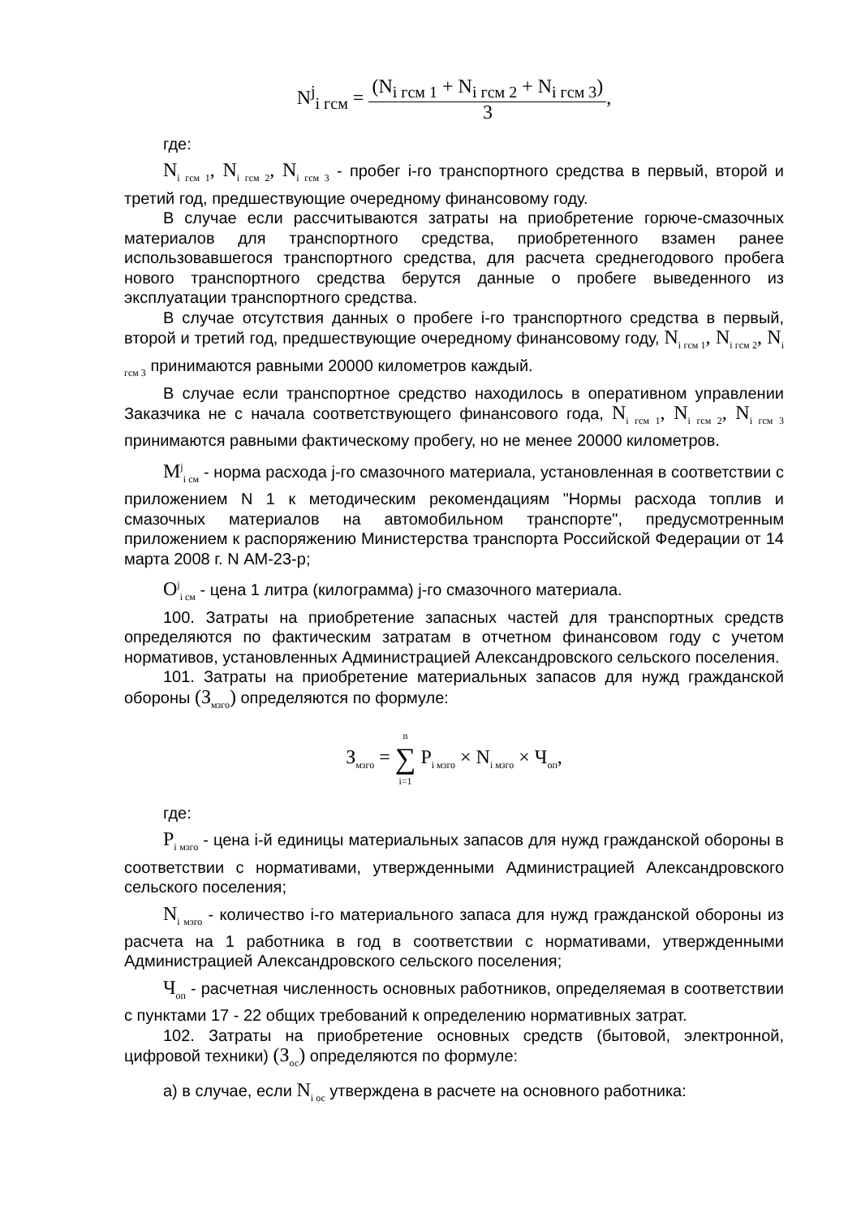N<sup>j</sup><sub>i гсм</sub> = (N<sub>i гсм 1</sub> + N<sub>i гсм 2</sub> + N<sub>i гсм 3</sub>) 3,
где:
N<sub>i гсм 1</sub>, N<sub>i гсм 2</sub>, N<sub>i гсм 3</sub> - пробег i-го транспортного средства в первый, второй и третий год, предшествующие очередному финансовому году.
В случае если рассчитываются затраты на приобретение горюче-смазочных материалов для транспортного средства, приобретенного взамен ранее использовавшегося транспортного средства, для расчета среднегодового пробега нового транспортного средства берутся данные о пробеге выведенного из эксплуатации транспортного средства.
В случае отсутствия данных о пробеге i-го транспортного средства в первый, второй и третий год, предшествующие очередному финансовому году, N<sub>i гсм 1</sub>, N<sub>i гсм 2</sub>, N<sub>i гсм 3</sub> принимаются равными 20000 километров каждый.
В случае если транспортное средство находилось в оперативном управлении Заказчика не с начала соответствующего финансового года, N<sub>i гсм 1</sub>, N<sub>i гсм 2</sub>, N<sub>i гсм 3</sub> принимаются равными фактическому пробегу, но не менее 20000 километров.
M<sup>j</sup><sub>i см</sub> - норма расхода j-го смазочного материала, установленная в соответствии с приложением N 1 к методическим рекомендациям "Нормы расхода топлив и смазочных материалов на автомобильном транспорте", предусмотренным приложением к распоряжению Министерства транспорта Российской Федерации от 14 марта 2008 г. N АМ-23-р;
O<sup>j</sup><sub>i см</sub> - цена 1 литра (килограмма) j-го смазочного материала.
100. Затраты на приобретение запасных частей для транспортных средств определяются по фактическим затратам в отчетном финансовом году с учетом нормативов, установленных Администрацией Александровского сельского поселения.
101. Затраты на приобретение материальных запасов для нужд гражданской обороны (З<sub>мзго</sub>) определяются по формуле:
З<sub>мзго</sub> = n ∑ i=1 P<sub>i мзго</sub> × N<sub>i мзго</sub> × Ч<sub>оп</sub>,
где:
P<sub>i мзго</sub> - цена i-й единицы материальных запасов для нужд гражданской обороны в соответствии с нормативами, утвержденными Администрацией Александровского сельского поселения;
N<sub>i мзго</sub> - количество i-го материального запаса для нужд гражданской обороны из расчета на 1 работника в год в соответствии с нормативами, утвержденными Администрацией Александровского сельского поселения;
Ч<sub>оп</sub> - расчетная численность основных работников, определяемая в соответствии с пунктами 17 - 22 общих требований к определению нормативных затрат.
102. Затраты на приобретение основных средств (бытовой, электронной, цифровой техники) (З<sub>ос</sub>) определяются по формуле:
а) в случае, если N<sub>i ос</sub> утверждена в расчете на основного работника: